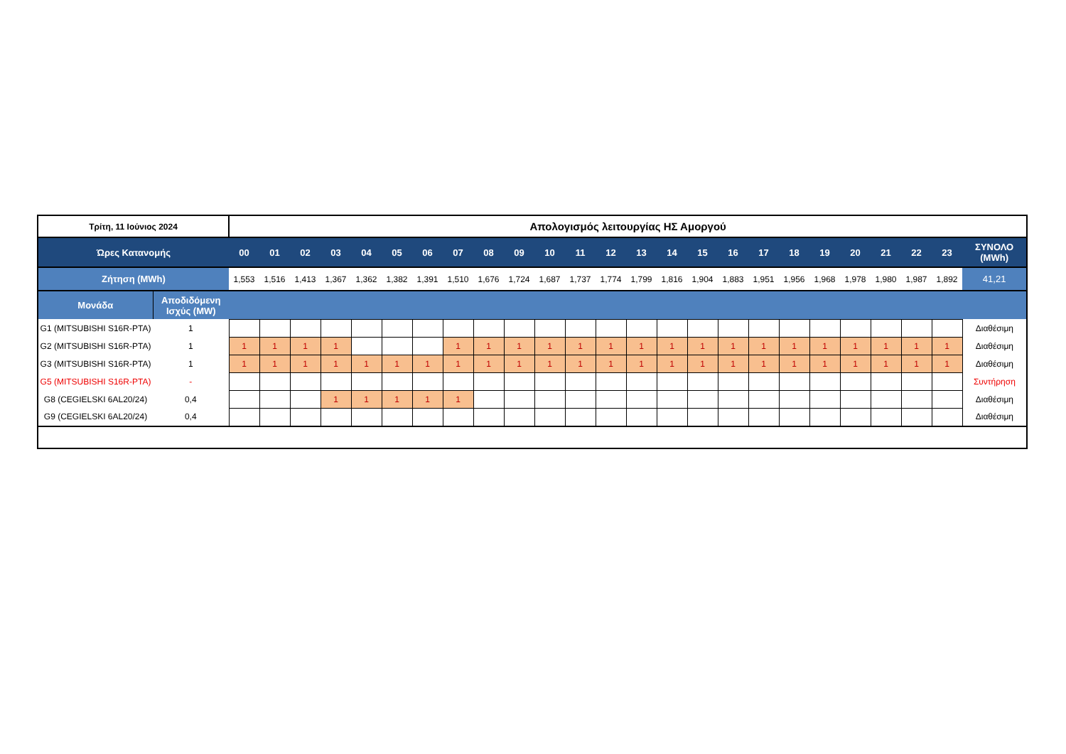| Τρίτη, 11 Ιούνιος 2024 | | Απολογισμός λειτουργίας ΗΣ Αμοργού | | | | | | | | | | | | | | | | | | | | | | | | |
| Ώρες Κατανομής | | 00 | 01 | 02 | 03 | 04 | 05 | 06 | 07 | 08 | 09 | 10 | 11 | 12 | 13 | 14 | 15 | 16 | 17 | 18 | 19 | 20 | 21 | 22 | 23 | ΣΥΝΟΛΟ (MWh) |
| Ζήτηση (MWh) | | 1,553 | 1,516 | 1,413 | 1,367 | 1,362 | 1,382 | 1,391 | 1,510 | 1,676 | 1,724 | 1,687 | 1,737 | 1,774 | 1,799 | 1,816 | 1,904 | 1,883 | 1,951 | 1,956 | 1,968 | 1,978 | 1,980 | 1,987 | 1,892 | 41,21 |
| Μονάδα | Αποδιδόμενη Ισχύς (MW) | | | | | | | | | | | | | | | | | | | | | | | | | |
| G1 (MITSUBISHI S16R-PTA) | 1 | | | | | | | | | | | | | | | | | | | | | | | | | Διαθέσιμη |
| G2 (MITSUBISHI S16R-PTA) | 1 | 1 | 1 | 1 | 1 | | | | 1 | 1 | 1 | 1 | 1 | 1 | 1 | 1 | 1 | 1 | 1 | 1 | 1 | 1 | 1 | 1 | 1 | Διαθέσιμη |
| G3 (MITSUBISHI S16R-PTA) | 1 | 1 | 1 | 1 | 1 | 1 | 1 | 1 | 1 | 1 | 1 | 1 | 1 | 1 | 1 | 1 | 1 | 1 | 1 | 1 | 1 | 1 | 1 | 1 | 1 | Διαθέσιμη |
| G5 (MITSUBISHI S16R-PTA) | - | | | | | | | | | | | | | | | | | | | | | | | | | Συντήρηση |
| G8 (CEGIELSKI 6AL20/24) | 0,4 | | | | 1 | 1 | 1 | 1 | 1 | | | | | | | | | | | | | | | | | Διαθέσιμη |
| G9 (CEGIELSKI 6AL20/24) | 0,4 | | | | | | | | | | | | | | | | | | | | | | | | | Διαθέσιμη |